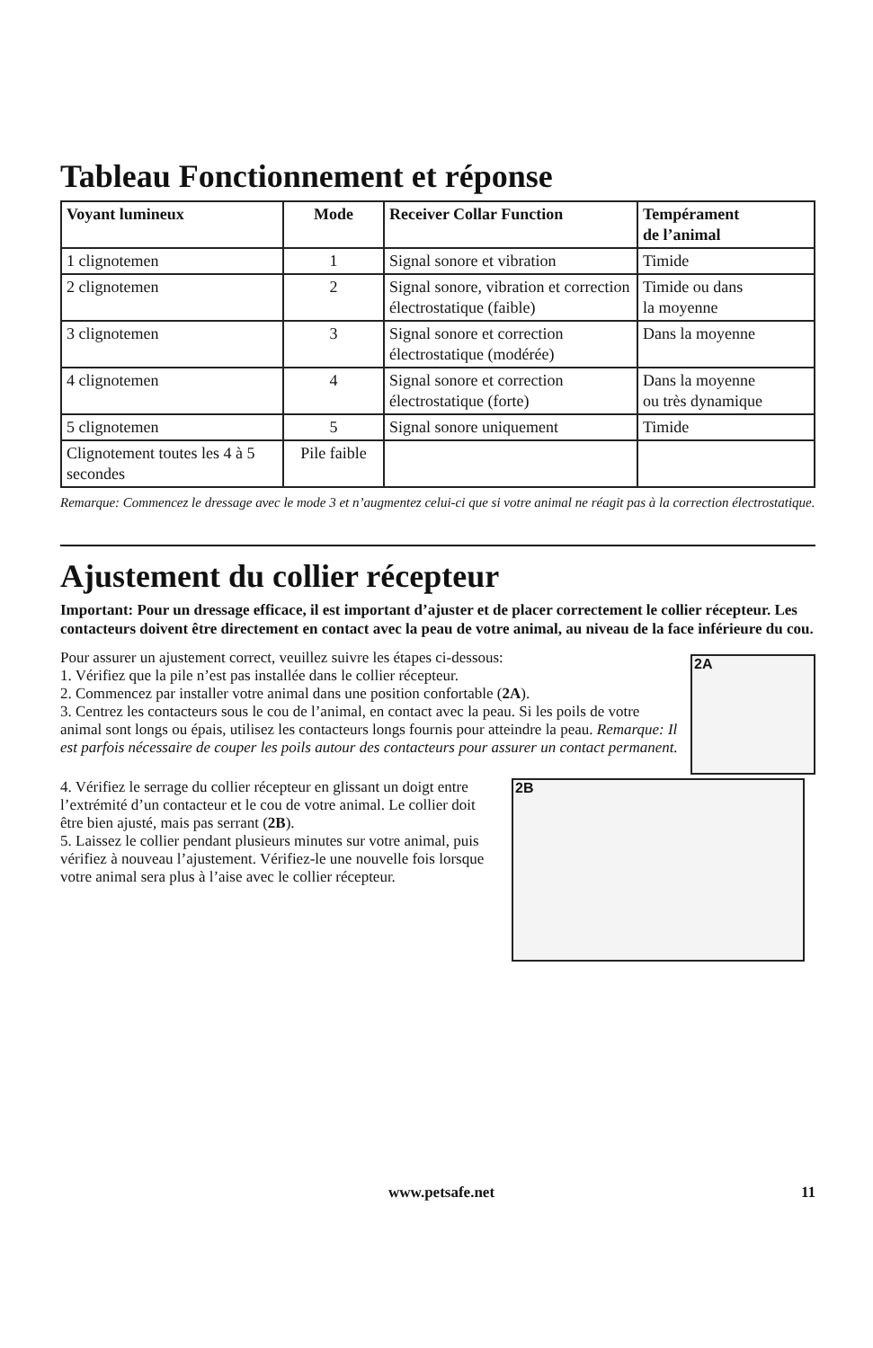Tableau Fonctionnement et réponse
| Voyant lumineux | Mode | Receiver Collar Function | Tempérament de l’animal |
| --- | --- | --- | --- |
| 1 clignotemen | 1 | Signal sonore et vibration | Timide |
| 2 clignotemen | 2 | Signal sonore, vibration et correction électrostatique (faible) | Timide ou dans la moyenne |
| 3 clignotemen | 3 | Signal sonore et correction électrostatique (modérée) | Dans la moyenne |
| 4 clignotemen | 4 | Signal sonore et correction électrostatique (forte) | Dans la moyenne ou très dynamique |
| 5 clignotemen | 5 | Signal sonore uniquement | Timide |
| Clignotement toutes les 4 à 5 secondes | Pile faible | | |
Remarque: Commencez le dressage avec le mode 3 et n’augmentez celui-ci que si votre animal ne réagit pas à la correction électrostatique.
Ajustement du collier récepteur
Important: Pour un dressage efficace, il est important d’ajuster et de placer correctement le collier récepteur. Les contacteurs doivent être directement en contact avec la peau de votre animal, au niveau de la face inférieure du cou.
Pour assurer un ajustement correct, veuillez suivre les étapes ci-dessous:
1. Vérifiez que la pile n’est pas installée dans le collier récepteur.
2. Commencez par installer votre animal dans une position confortable (2A).
3. Centrez les contacteurs sous le cou de l’animal, en contact avec la peau. Si les poils de votre animal sont longs ou épais, utilisez les contacteurs longs fournis pour atteindre la peau. Remarque: Il est parfois nécessaire de couper les poils autour des contacteurs pour assurer un contact permanent.
2A
4. Vérifiez le serrage du collier récepteur en glissant un doigt entre l’extrémité d’un contacteur et le cou de votre animal. Le collier doit être bien ajusté, mais pas serrant (2B).
5. Laissez le collier pendant plusieurs minutes sur votre animal, puis vérifiez à nouveau l’ajustement. Vérifiez-le une nouvelle fois lorsque votre animal sera plus à l’aise avec le collier récepteur.
2B
www.petsafe.net 11